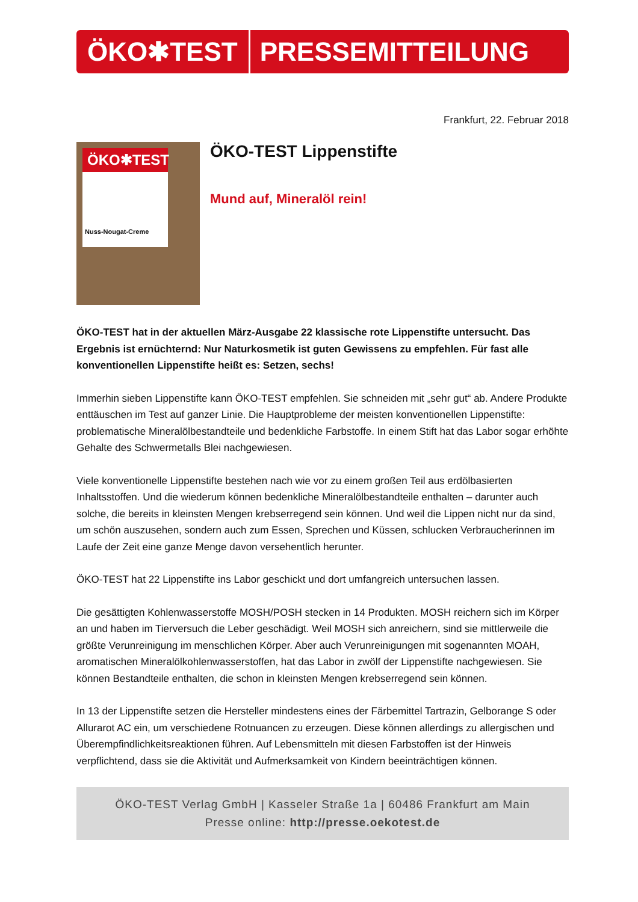ÖKO✱TEST PRESSEMITTEILUNG
Frankfurt, 22. Februar 2018
ÖKO✱TEST
Nuss-Nougat-Creme
ÖKO-TEST Lippenstifte
Mund auf, Mineralöl rein!
ÖKO-TEST hat in der aktuellen März-Ausgabe 22 klassische rote Lippenstifte untersucht. Das Ergebnis ist ernüchternd: Nur Naturkosmetik ist guten Gewissens zu empfehlen. Für fast alle konventionellen Lippenstifte heißt es: Setzen, sechs!
Immerhin sieben Lippenstifte kann ÖKO-TEST empfehlen. Sie schneiden mit „sehr gut“ ab. Andere Produkte enttäuschen im Test auf ganzer Linie. Die Hauptprobleme der meisten konventionellen Lippenstifte: problematische Mineralölbestandteile und bedenkliche Farbstoffe. In einem Stift hat das Labor sogar erhöhte Gehalte des Schwermetalls Blei nachgewiesen.
Viele konventionelle Lippenstifte bestehen nach wie vor zu einem großen Teil aus erdölbasierten Inhaltsstoffen. Und die wiederum können bedenkliche Mineralölbestandteile enthalten – darunter auch solche, die bereits in kleinsten Mengen krebserregend sein können. Und weil die Lippen nicht nur da sind, um schön auszusehen, sondern auch zum Essen, Sprechen und Küssen, schlucken Verbraucherinnen im Laufe der Zeit eine ganze Menge davon versehentlich herunter.
ÖKO-TEST hat 22 Lippenstifte ins Labor geschickt und dort umfangreich untersuchen lassen.
Die gesättigten Kohlenwasserstoffe MOSH/POSH stecken in 14 Produkten. MOSH reichern sich im Körper an und haben im Tierversuch die Leber geschädigt. Weil MOSH sich anreichern, sind sie mittlerweile die größte Verunreinigung im menschlichen Körper. Aber auch Verunreinigungen mit sogenannten MOAH, aromatischen Mineralölkohlenwasserstoffen, hat das Labor in zwölf der Lippenstifte nachgewiesen. Sie können Bestandteile enthalten, die schon in kleinsten Mengen krebserregend sein können.
In 13 der Lippenstifte setzen die Hersteller mindestens eines der Färbemittel Tartrazin, Gelborange S oder Allurarot AC ein, um verschiedene Rotnuancen zu erzeugen. Diese können allerdings zu allergischen und Überempfindlichkeitsreaktionen führen. Auf Lebensmitteln mit diesen Farbstoffen ist der Hinweis verpflichtend, dass sie die Aktivität und Aufmerksamkeit von Kindern beeinträchtigen können.
ÖKO-TEST Verlag GmbH | Kasseler Straße 1a | 60486 Frankfurt am Main
Presse online: http://presse.oekotest.de